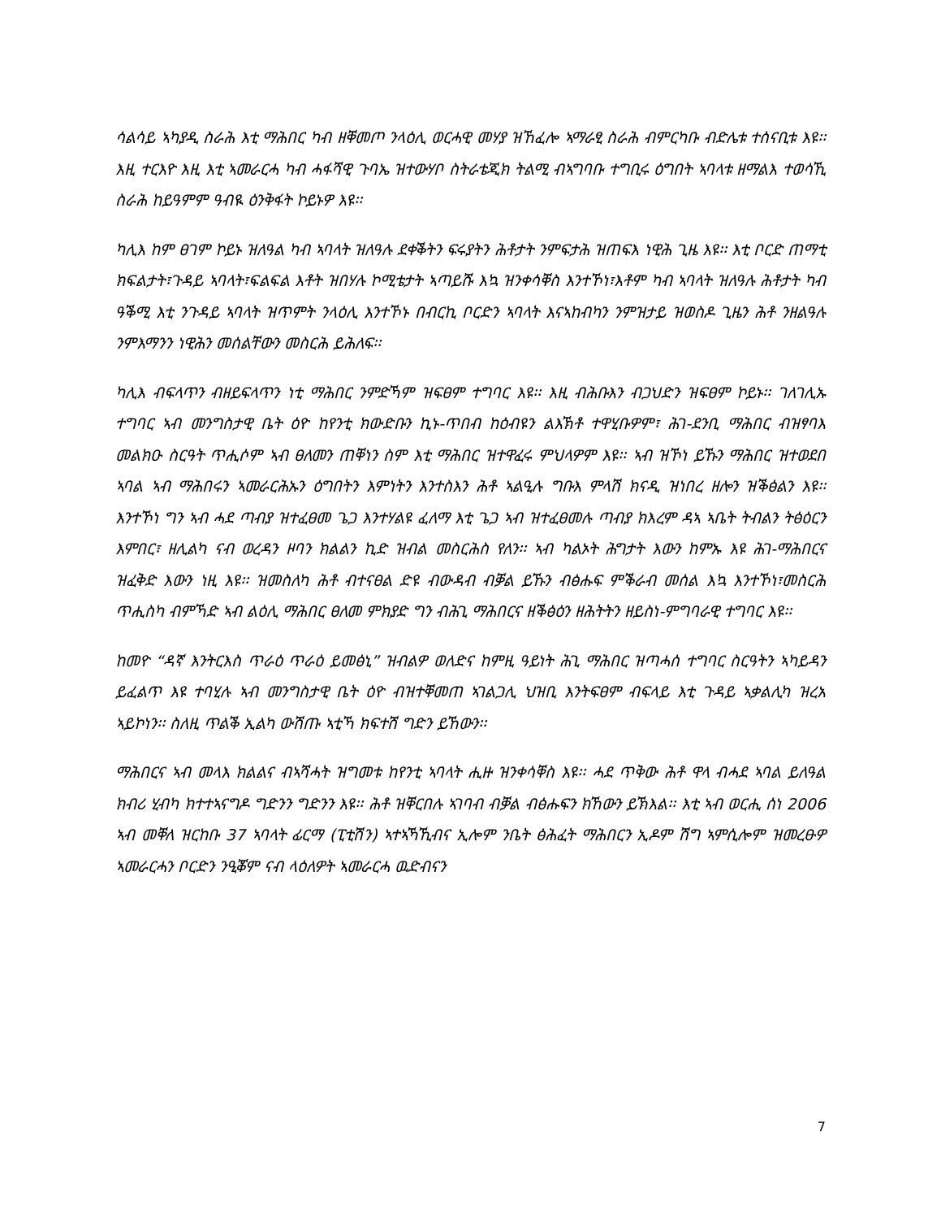ሳልሳይ ኣካያዲ ስራሕ እቲ ማሕበር ካብ ዘቐመጦ ንላዕሊ ወርሓዊ መሃያ ዝኸፈሎ ኣማራፂ ስራሕ ብምርካቡ ብድሌቱ ተሰናቢቱ እዩ፡፡ እዚ ተርእዮ እዚ እቲ ኣመራርሓ ካብ ሓፋሻዊ ጉባኤ ዝተውሃቦ ስትራቴጂክ ትልሚ ብኣግባቡ ተግቢሩ ዕግበት ኣባላቱ ዘማልእ ተወሳኺ ስራሕ ከይዓምም ዓብዪ ዕንቅፋት ኮይኑዎ እዩ፡፡
ካሊእ ከም ፀገም ኮይኑ ዝለዓል ካብ ኣባላት ዝለዓሉ ደቀቕትን ፍሩያትን ሕቶታት ንምፍታሕ ዝጠፍእ ነዊሕ ጊዜ እዩ፡፡ እቲ ቦርድ ጠማቲ ክፍልታት፣ጉዳይ ኣባላት፣ፍልፍል እቶት ዝበሃሉ ኮሚቴታት ኣጣይሹ እኳ ዝንቀሳቐስ እንተኾነ፣እቶም ካብ ኣባላት ዝለዓሉ ሕቶታት ካብ ዓቕሚ እቲ ንጉዳይ ኣባላት ዝጥምት ንላዕሊ እንተኾኑ በብርኪ ቦርድን ኣባላት እናኣከብካን ንምዝታይ ዝወስዶ ጊዜን ሕቶ ንዘልዓሉ ንምእማንን ነዊሕን መሰልቸውን መስርሕ ይሕለፍ፡፡
ካሊእ ብፍላጥን ብዘይፍላጥን ነቲ ማሕበር ንምድኻም ዝፍፀም ተግባር እዩ፡፡ እዚ ብሕቡእን ብጋህድን ዝፍፀም ኮይኑ፡፡ ገለገሊኡ ተግባር ኣብ መንግስታዊ ቤት ዕዮ ከየንቲ ክውድቡን ኪኑ-ጥበብ ከዕብዩን ልእኽቶ ተዋሂቡዎም፣ ሕገ-ደንቢ ማሕበር ብዝፃባእ መልክዑ ስርዓት ጥሒሶም ኣብ ፀለመን ጠቐነን ስም እቲ ማሕበር ዝተዋፈሩ ምህላዎም እዩ፡፡ ኣብ ዝኾነ ይኹን ማሕበር ዝተወደበ ኣባል ኣብ ማሕበሩን ኣመራርሕኡን ዕግበትን እምነትን እንተስእን ሕቶ ኣልዒሉ ግቡእ ምላሽ ክናዲ ዝነበረ ዘሎን ዝቕፅልን እዩ፡፡ እንተኾነ ግን ኣብ ሓደ ጣብያ ዝተፈፀመ ጌጋ እንተሃልዩ ፈለማ እቲ ጌጋ ኣብ ዝተፈፀመሉ ጣብያ ክእረም ዳኣ ኣቤት ትብልን ትፅዕርን እምበር፣ ዘሊልካ ናብ ወረዳን ዞባን ክልልን ኪድ ዝብል መስርሕስ የለን፡፡ ኣብ ካልኦት ሕግታት እውን ከምኡ እዩ ሕገ-ማሕበርና ዝፈቅድ እውን ነዚ እዩ፡፡ ዝመስለካ ሕቶ ብተናፀል ድዩ ብውዳብ ብቓል ይኹን ብፅሑፍ ምቕራብ መሰል እኳ እንተኾነ፣መስርሕ ጥሒስካ ብምኻድ ኣብ ልዕሊ ማሕበር ፀለመ ምክያድ ግን ብሕጊ ማሕበርና ዘቕፅዕን ዘሕትትን ዘይስነ-ምግባራዊ ተግባር እዩ፡፡
ከመዮ “ዳኛ እንትርእስ ጥራዕ ጥራዕ ይመፅኒ” ዝብልዎ ወለድና ከምዚ ዓይነት ሕጊ ማሕበር ዝጣሓሰ ተግባር ስርዓትን ኣካይዳን ይፈልጥ እዩ ተባሂሉ ኣብ መንግስታዊ ቤት ዕዮ ብዝተቐመጠ ኣገልጋሊ ህዝቢ እንትፍፀም ብፍላይ እቲ ጉዳይ ኣቃልሊካ ዝረአ ኣይኮነን፡፡ ስለዚ ጥልቕ ኢልካ ውሽጡ ኣቲኻ ክፍተሽ ግድን ይኸውን፡፡
ማሕበርና ኣብ መላእ ክልልና ብኣሻሓት ዝግመቱ ከየንቲ ኣባላት ሒዙ ዝንቀሳቐስ እዩ፡፡ ሓደ ጥቅው ሕቶ ዋላ ብሓደ ኣባል ይለዓል ክብሪ ሂብካ ክተተኣናግዶ ግድንን ግድንን እዩ፡፡ ሕቶ ዝቐርበሉ ኣገባብ ብቓል ብፅሑፍን ክኸውን ይኽእል፡፡ እቲ ኣብ ወርሒ ሰነ 2006 ኣብ መቐለ ዝርከቡ 37 ኣባላት ፊርማ (ፒቲሽን) ኣተኣኻኺብና ኢሎም ንቤት ፅሕፈት ማሕበርን ኢዶም ሽግ ኣምሲሎም ዝመረፁዎ ኣመራርሓን ቦርድን ንዒቖም ናብ ላዕለዎት ኣመራርሓ ዉድብናን
7